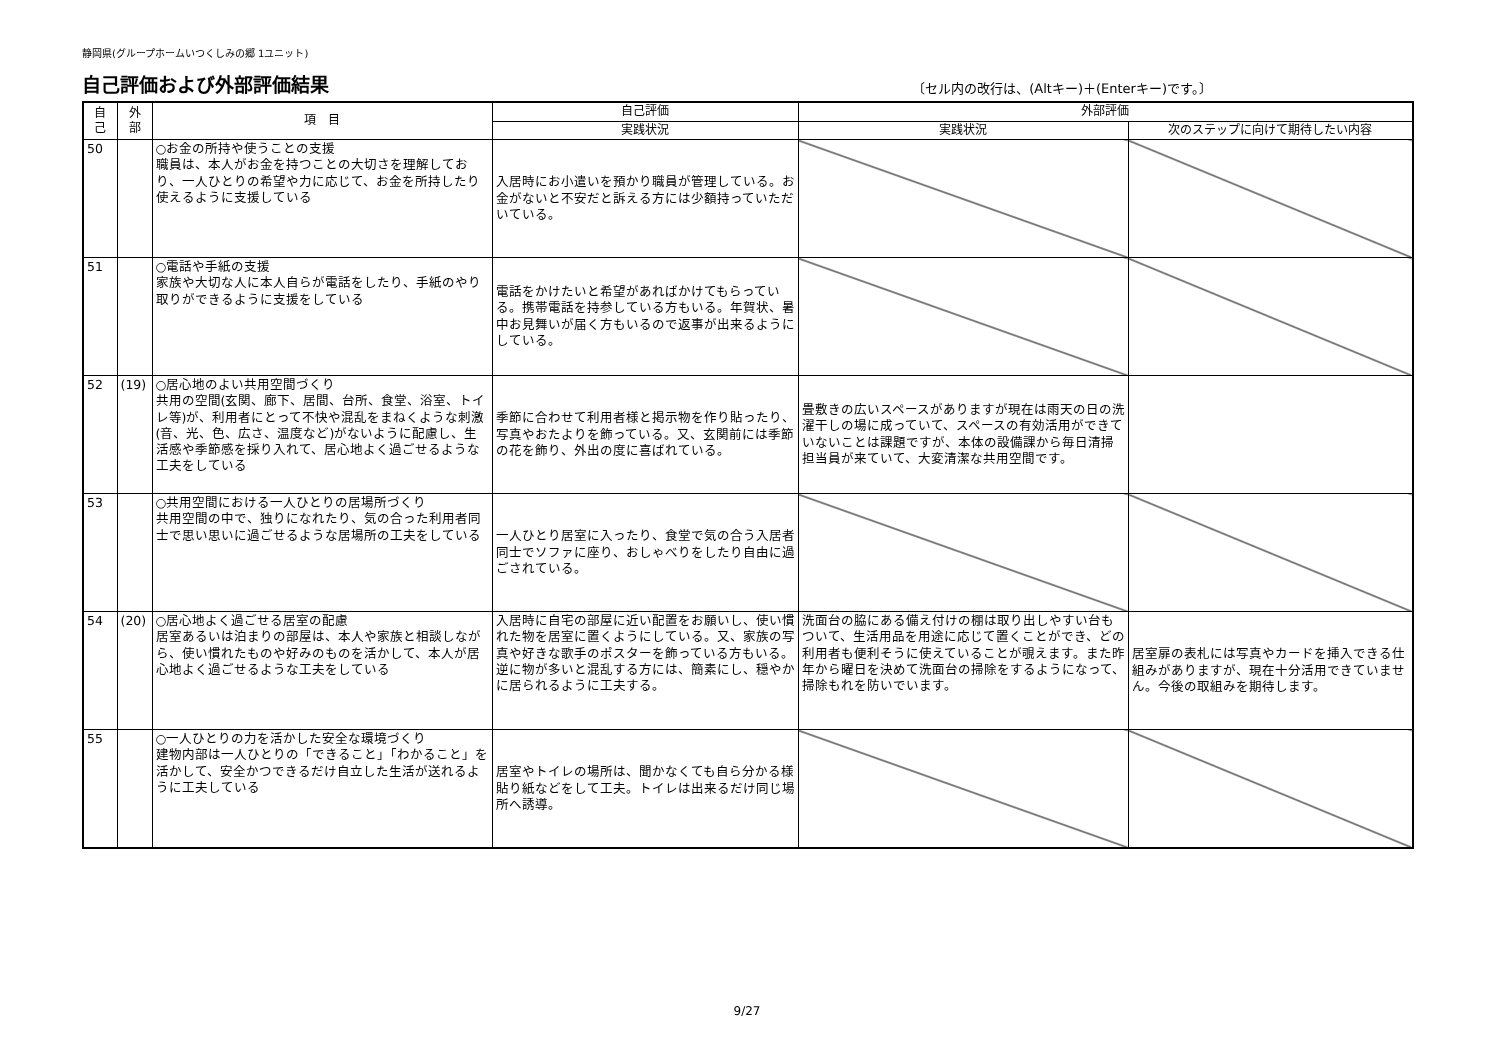静岡県(グループホームいつくしみの郷 1ユニット)
自己評価および外部評価結果
〔セル内の改行は、(Altキー)＋(Enterキー)です。〕
| 自 己 | 外 部 | 項 目 | 自己評価 | 外部評価 | |
| --- | --- | --- | --- | --- | --- |
| | | | 実践状況 | 実践状況 | 次のステップに向けて期待したい内容 |
| 50 | | ○お金の所持や使うことの支援 職員は、本人がお金を持つことの大切さを理解しており、一人ひとりの希望や力に応じて、お金を所持したり使えるように支援している | 入居時にお小遣いを預かり職員が管理している。お金がないと不安だと訴える方には少額持っていただいている。 | | |
| 51 | | ○電話や手紙の支援 家族や大切な人に本人自らが電話をしたり、手紙のやり取りができるように支援をしている | 電話をかけたいと希望があればかけてもらっている。携帯電話を持参している方もいる。年賀状、暑中お見舞いが届く方もいるので返事が出来るようにしている。 | | |
| 52 | (19) | ○居心地のよい共用空間づくり 共用の空間(玄関、廊下、居間、台所、食堂、浴室、トイレ等)が、利用者にとって不快や混乱をまねくような刺激(音、光、色、広さ、温度など)がないように配慮し、生活感や季節感を採り入れて、居心地よく過ごせるような工夫をしている | 季節に合わせて利用者様と掲示物を作り貼ったり、写真やおたよりを飾っている。又、玄関前には季節の花を飾り、外出の度に喜ばれている。 | 畳敷きの広いスペースがありますが現在は雨天の日の洗濯干しの場に成っていて、スペースの有効活用ができていないことは課題ですが、本体の設備課から毎日清掃担当員が来ていて、大変清潔な共用空間です。 | |
| 53 | | ○共用空間における一人ひとりの居場所づくり 共用空間の中で、独りになれたり、気の合った利用者同士で思い思いに過ごせるような居場所の工夫をしている | 一人ひとり居室に入ったり、食堂で気の合う入居者同士でソファに座り、おしゃべりをしたり自由に過ごされている。 | | |
| 54 | (20) | ○居心地よく過ごせる居室の配慮 居室あるいは泊まりの部屋は、本人や家族と相談しながら、使い慣れたものや好みのものを活かして、本人が居心地よく過ごせるような工夫をしている | 入居時に自宅の部屋に近い配置をお願いし、使い慣れた物を居室に置くようにしている。又、家族の写真や好きな歌手のポスターを飾っている方もいる。逆に物が多いと混乱する方には、簡素にし、穏やかに居られるように工夫する。 | 洗面台の脇にある備え付けの棚は取り出しやすい台もついて、生活用品を用途に応じて置くことができ、どの利用者も便利そうに使えていることが覗えます。また昨年から曜日を決めて洗面台の掃除をするようになって、掃除もれを防いでいます。 | 居室扉の表札には写真やカードを挿入できる仕組みがありますが、現在十分活用できていません。今後の取組みを期待します。 |
| 55 | | ○一人ひとりの力を活かした安全な環境づくり 建物内部は一人ひとりの「できること」「わかること」を活かして、安全かつできるだけ自立した生活が送れるように工夫している | 居室やトイレの場所は、聞かなくても自ら分かる様貼り紙などをして工夫。トイレは出来るだけ同じ場所へ誘導。 | | |
9/27